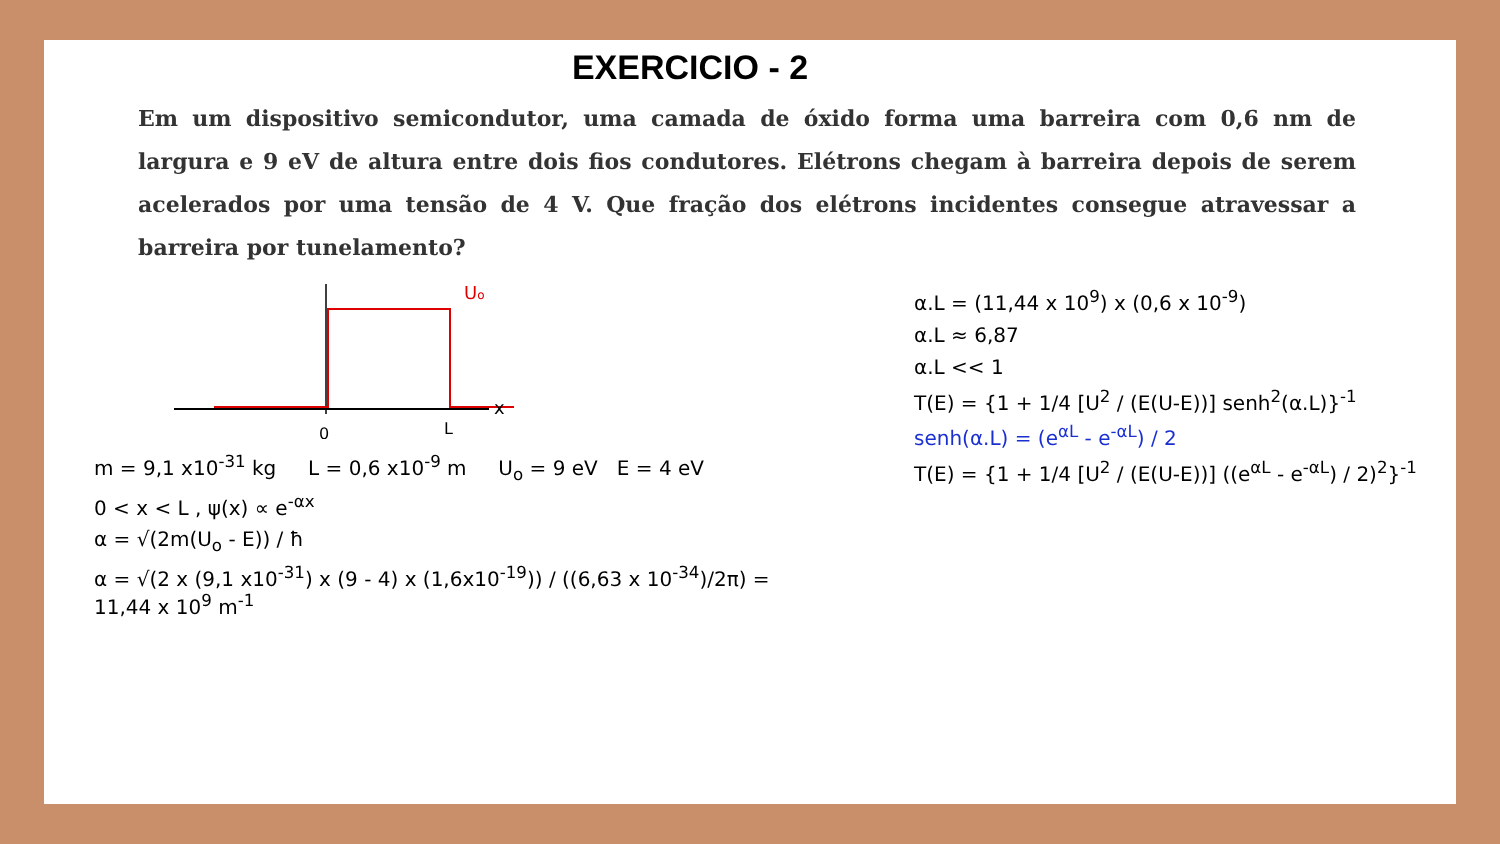EXERCICIO - 2
Em um dispositivo semicondutor, uma camada de óxido forma uma barreira com 0,6 nm de largura e 9 eV de altura entre dois fios condutores. Elétrons chegam à barreira depois de serem acelerados por uma tensão de 4 V. Que fração dos elétrons incidentes consegue atravessar a barreira por tunelamento?
x
0
L
Uo
m = 9,1 x10<sup>-31</sup> kg L = 0,6 x10<sup>-9</sup> m U<sub>o</sub> = 9 eV E = 4 eV
0 < x < L , ψ(x) ∝ e<sup>-αx</sup>
α = √(2m(U<sub>o</sub> - E)) / ħ
α = √(2 x (9,1 x10<sup>-31</sup>) x (9 - 4) x (1,6x10<sup>-19</sup>)) / ((6,63 x 10<sup>-34</sup>)/2π) = 11,44 x 10<sup>9</sup> m<sup>-1</sup>
α.L = (11,44 x 10<sup>9</sup>) x (0,6 x 10<sup>-9</sup>)
α.L ≈ 6,87
α.L << 1
T(E) = {1 + 1/4 [U<sup>2</sup> / (E(U-E))] senh<sup>2</sup>(α.L)}<sup>-1</sup>
senh(α.L) = (e<sup>αL</sup> - e<sup>-αL</sup>) / 2
T(E) = {1 + 1/4 [U<sup>2</sup> / (E(U-E))] ((e<sup>αL</sup> - e<sup>-αL</sup>) / 2)<sup>2</sup>}<sup>-1</sup>